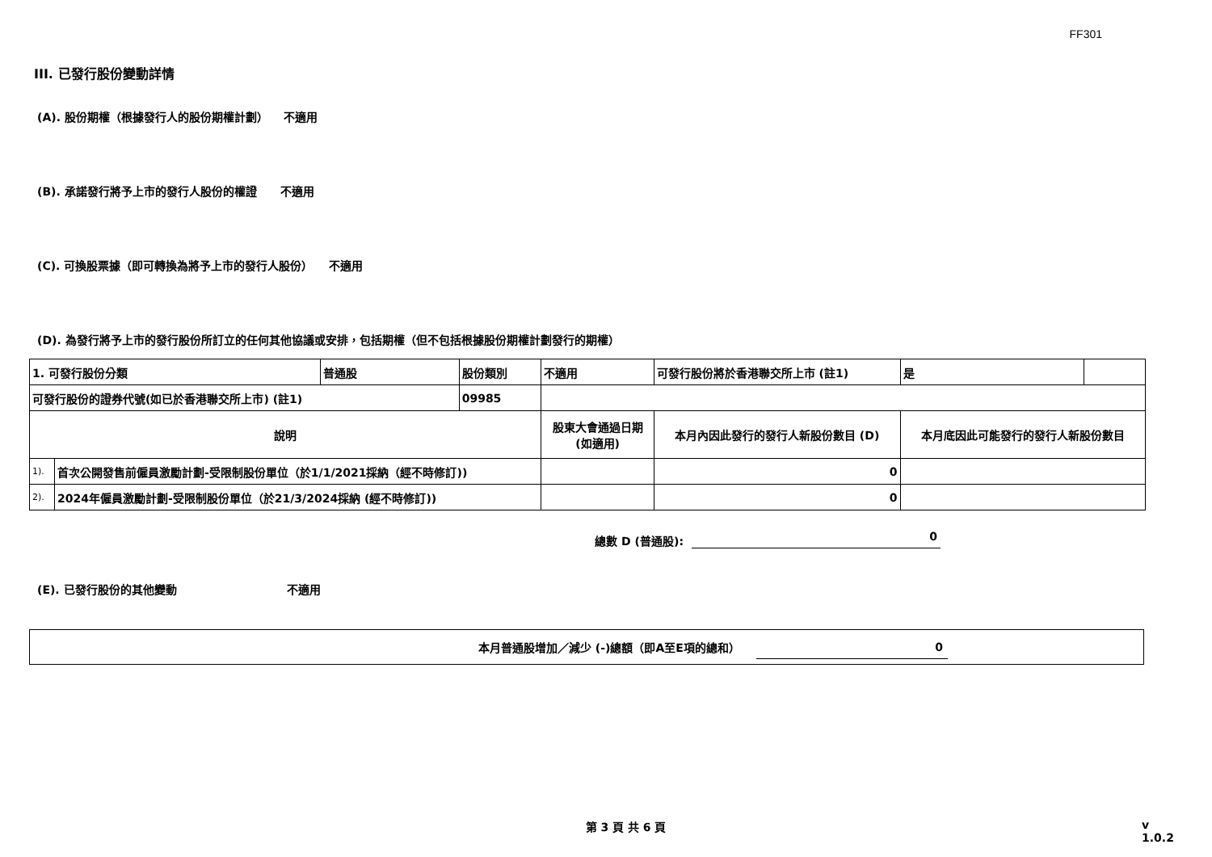FF301
III. 已發行股份變動詳情
(A). 股份期權（根據發行人的股份期權計劃） 不適用
(B). 承諾發行將予上市的發行人股份的權證 不適用
(C). 可換股票據（即可轉換為將予上市的發行人股份） 不適用
(D). 為發行將予上市的發行股份所訂立的任何其他協議或安排，包括期權（但不包括根據股份期權計劃發行的期權）
| 1. 可發行股份分類 | | 普通股 | 股份類別 | 不適用 | | 可發行股份將於香港聯交所上市 (註1) | 是 | |
| 可發行股份的證券代號(如已於香港聯交所上市) (註1) | | | 09985 | | | | | |
| 說明 | | | | 股東大會通過日期 (如適用) | 本月內因此發行的發行人新股份數目 (D) | | 本月底因此可能發行的發行人新股份數目 | |
| 1). | 首次公開發售前僱員激勵計劃-受限制股份單位（於1/1/2021採納（經不時修訂)) | | | | 0 | | | |
| 2). | 2024年僱員激勵計劃-受限制股份單位（於21/3/2024採納 (經不時修訂)) | | | | 0 | | | |
總數 D (普通股):
0
(E). 已發行股份的其他變動 不適用
本月普通股增加／減少 (-)總額（即A至E項的總和）
0
第 3 頁 共 6 頁 v 1.0.2